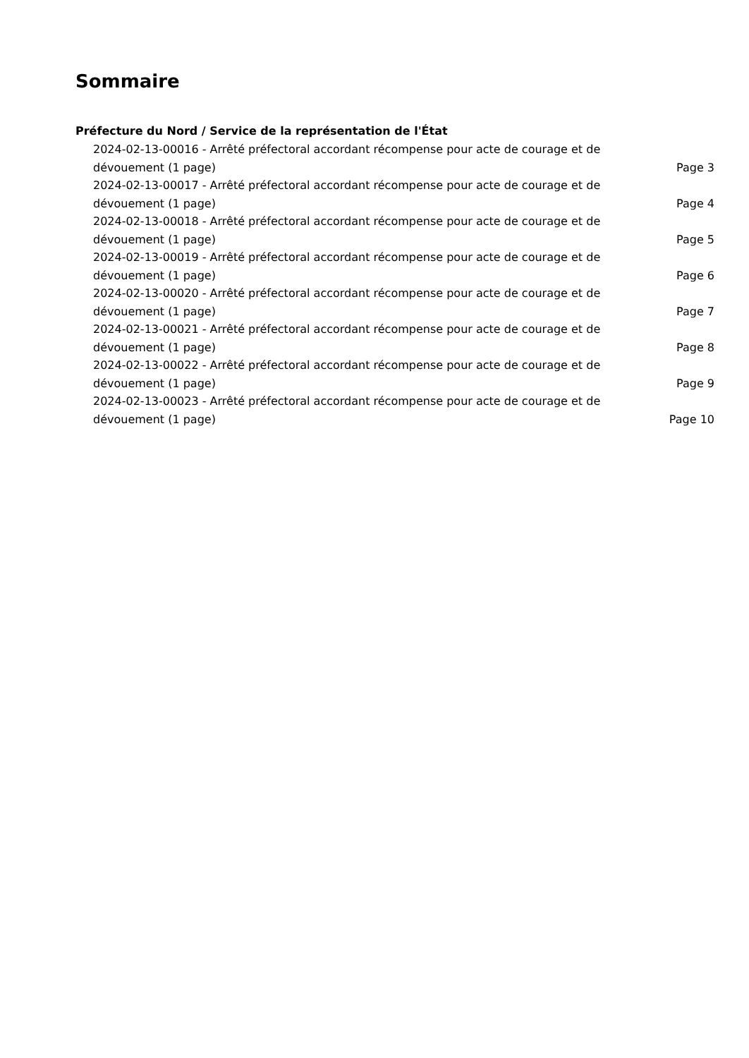Sommaire
Préfecture du Nord / Service de la représentation de l'État
2024-02-13-00016 - Arrêté préfectoral accordant récompense pour acte de courage et de dévouement (1 page)
Page 3
2024-02-13-00017 - Arrêté préfectoral accordant récompense pour acte de courage et de dévouement (1 page)
Page 4
2024-02-13-00018 - Arrêté préfectoral accordant récompense pour acte de courage et de dévouement (1 page)
Page 5
2024-02-13-00019 - Arrêté préfectoral accordant récompense pour acte de courage et de dévouement (1 page)
Page 6
2024-02-13-00020 - Arrêté préfectoral accordant récompense pour acte de courage et de dévouement (1 page)
Page 7
2024-02-13-00021 - Arrêté préfectoral accordant récompense pour acte de courage et de dévouement (1 page)
Page 8
2024-02-13-00022 - Arrêté préfectoral accordant récompense pour acte de courage et de dévouement (1 page)
Page 9
2024-02-13-00023 - Arrêté préfectoral accordant récompense pour acte de courage et de dévouement (1 page)
Page 10